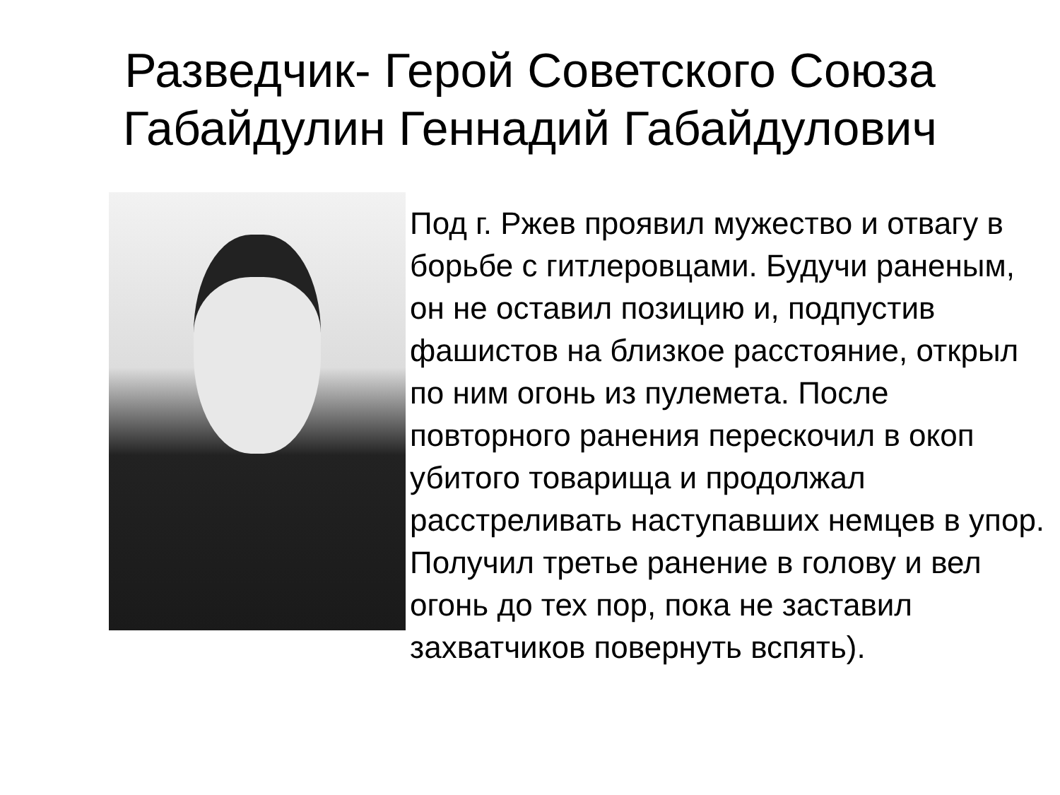Разведчик- Герой Советского Союза Габайдулин Геннадий Габайдулович
Под г. Ржев проявил мужество и отвагу в борьбе с гитлеровцами. Будучи раненым, он не оставил позицию и, подпустив фашистов на близкое расстояние, открыл по ним огонь из пулемета. После повторного ранения перескочил в окоп убитого товарища и продолжал расстреливать наступавших немцев в упор. Получил третье ранение в голову и вел огонь до тех пор, пока не заставил захватчиков повернуть вспять).